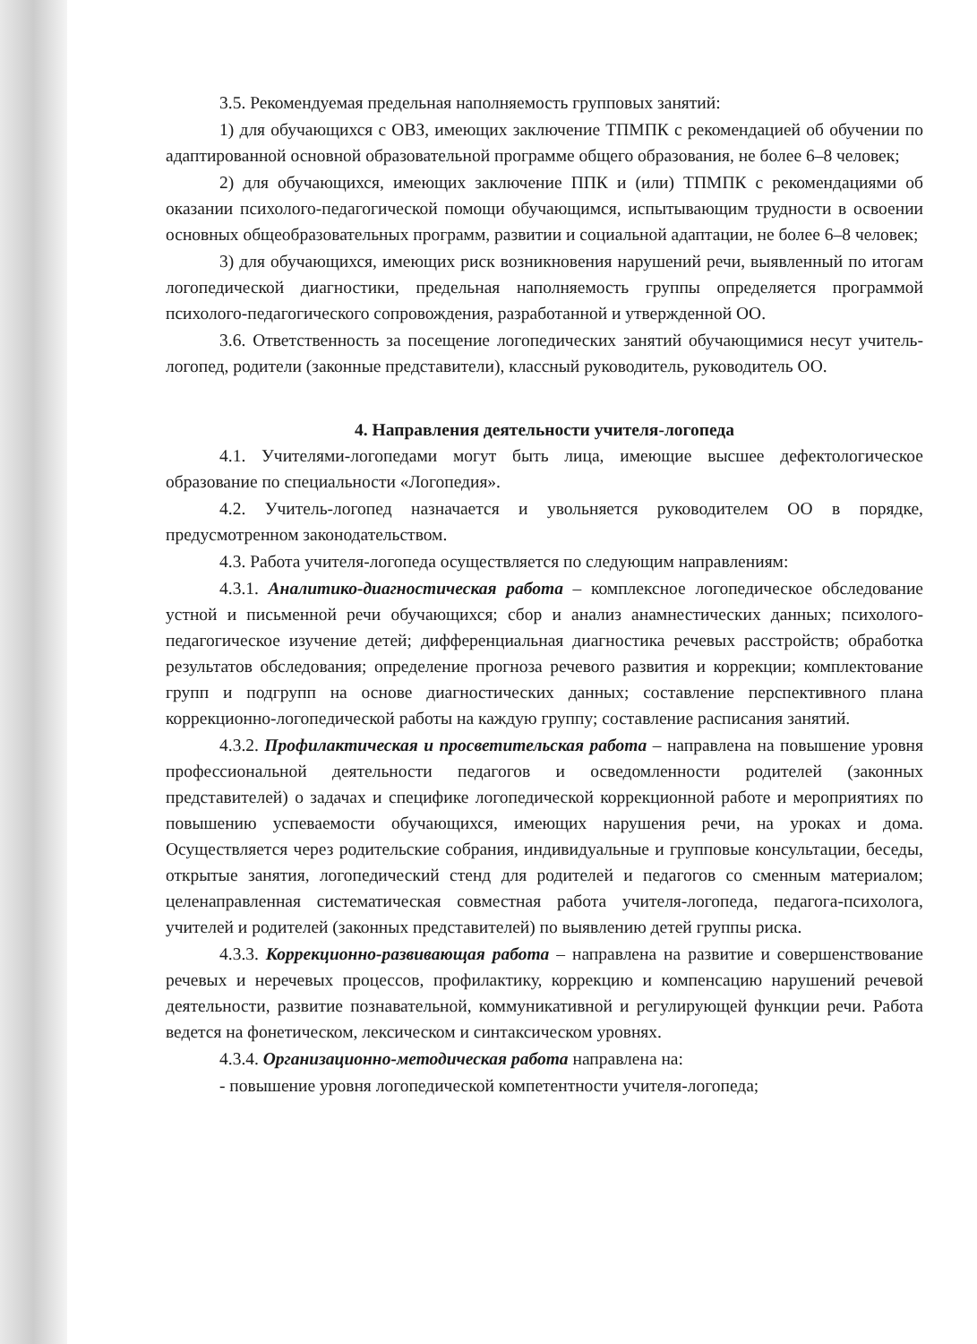3.5. Рекомендуемая предельная наполняемость групповых занятий:
1) для обучающихся с ОВЗ, имеющих заключение ТПМПК с рекомендацией об обучении по адаптированной основной образовательной программе общего образования, не более 6–8 человек;
2) для обучающихся, имеющих заключение ППК и (или) ТПМПК с рекомендациями об оказании психолого-педагогической помощи обучающимся, испытывающим трудности в освоении основных общеобразовательных программ, развитии и социальной адаптации, не более 6–8 человек;
3) для обучающихся, имеющих риск возникновения нарушений речи, выявленный по итогам логопедической диагностики, предельная наполняемость группы определяется программой психолого-педагогического сопровождения, разработанной и утвержденной ОО.
3.6. Ответственность за посещение логопедических занятий обучающимися несут учитель-логопед, родители (законные представители), классный руководитель, руководитель ОО.
4. Направления деятельности учителя-логопеда
4.1. Учителями-логопедами могут быть лица, имеющие высшее дефектологическое образование по специальности «Логопедия».
4.2. Учитель-логопед назначается и увольняется руководителем ОО в порядке, предусмотренном законодательством.
4.3. Работа учителя-логопеда осуществляется по следующим направлениям:
4.3.1. Аналитико-диагностическая работа – комплексное логопедическое обследование устной и письменной речи обучающихся; сбор и анализ анамнестических данных; психолого-педагогическое изучение детей; дифференциальная диагностика речевых расстройств; обработка результатов обследования; определение прогноза речевого развития и коррекции; комплектование групп и подгрупп на основе диагностических данных; составление перспективного плана коррекционно-логопедической работы на каждую группу; составление расписания занятий.
4.3.2. Профилактическая и просветительская работа – направлена на повышение уровня профессиональной деятельности педагогов и осведомленности родителей (законных представителей) о задачах и специфике логопедической коррекционной работе и мероприятиях по повышению успеваемости обучающихся, имеющих нарушения речи, на уроках и дома. Осуществляется через родительские собрания, индивидуальные и групповые консультации, беседы, открытые занятия, логопедический стенд для родителей и педагогов со сменным материалом; целенаправленная систематическая совместная работа учителя-логопеда, педагога-психолога, учителей и родителей (законных представителей) по выявлению детей группы риска.
4.3.3. Коррекционно-развивающая работа – направлена на развитие и совершенствование речевых и неречевых процессов, профилактику, коррекцию и компенсацию нарушений речевой деятельности, развитие познавательной, коммуникативной и регулирующей функции речи. Работа ведется на фонетическом, лексическом и синтаксическом уровнях.
4.3.4. Организационно-методическая работа направлена на:
- повышение уровня логопедической компетентности учителя-логопеда;